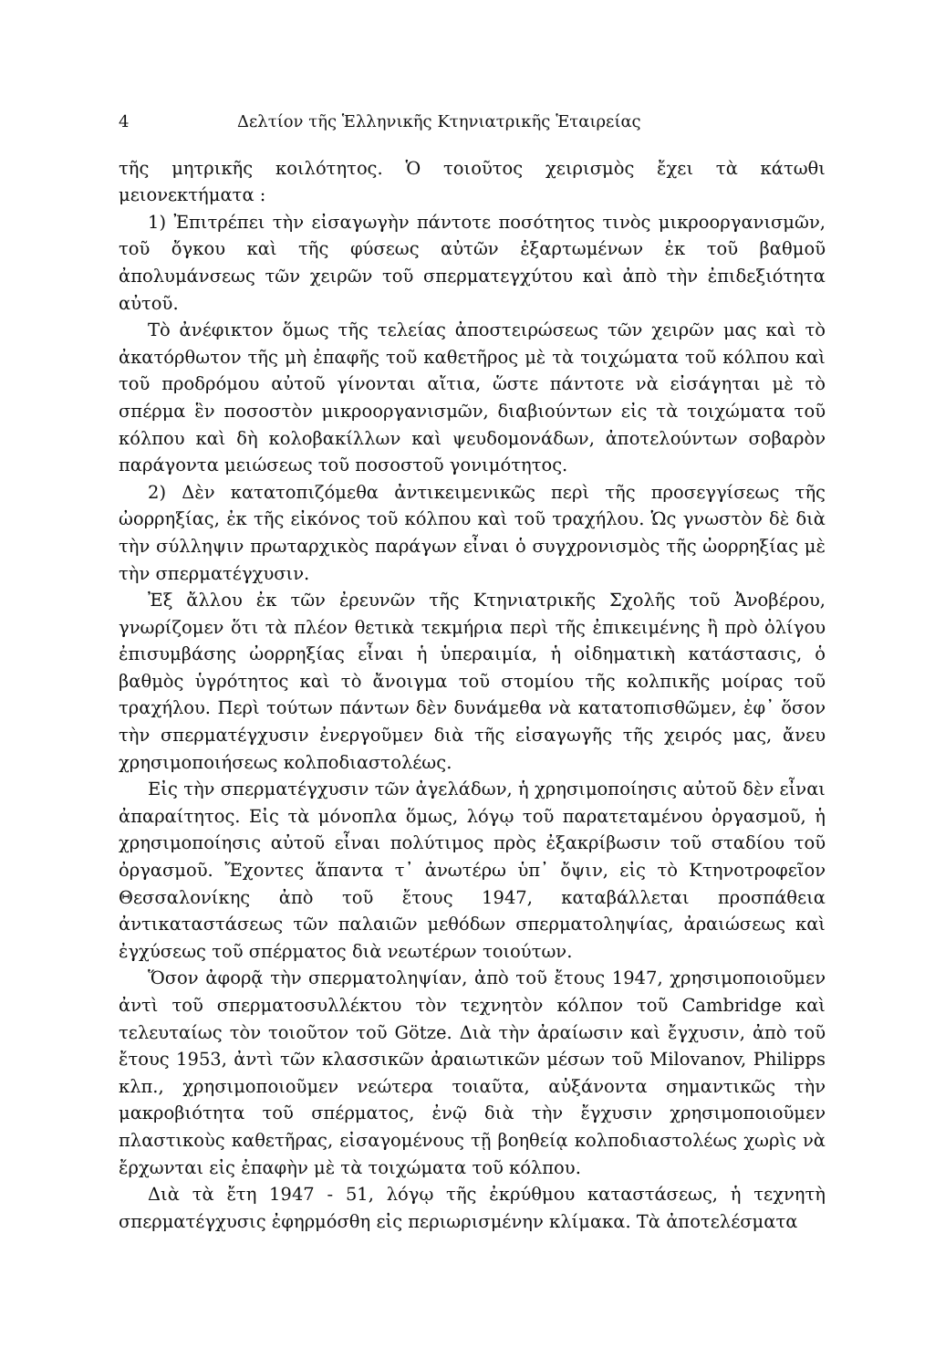4 Δελτίον τῆς Ἑλληνικῆς Κτηνιατρικῆς Ἑταιρείας
τῆς μητρικῆς κοιλότητος. Ὁ τοιοῦτος χειρισμὸς ἔχει τὰ κάτωθι μειονεκτήματα :
1) Ἐπιτρέπει τὴν εἰσαγωγὴν πάντοτε ποσότητος τινὸς μικροοργανισμῶν, τοῦ ὄγκου καὶ τῆς φύσεως αὐτῶν ἐξαρτωμένων ἐκ τοῦ βαθμοῦ ἀπολυμάνσεως τῶν χειρῶν τοῦ σπερματεγχύτου καὶ ἀπὸ τὴν ἐπιδεξιότητα αὐτοῦ.
Τὸ ἀνέφικτον ὅμως τῆς τελείας ἀποστειρώσεως τῶν χειρῶν μας καὶ τὸ ἀκατόρθωτον τῆς μὴ ἐπαφῆς τοῦ καθετῆρος μὲ τὰ τοιχώματα τοῦ κόλπου καὶ τοῦ προδρόμου αὐτοῦ γίνονται αἴτια, ὥστε πάντοτε νὰ εἰσάγηται μὲ τὸ σπέρμα ἓν ποσοστὸν μικροοργανισμῶν, διαβιούντων εἰς τὰ τοιχώματα τοῦ κόλπου καὶ δὴ κολοβακίλλων καὶ ψευδομονάδων, ἀποτελούντων σοβαρὸν παράγοντα μειώσεως τοῦ ποσοστοῦ γονιμότητος.
2) Δὲν κατατοπιζόμεθα ἀντικειμενικῶς περὶ τῆς προσεγγίσεως τῆς ὠορρηξίας, ἐκ τῆς εἰκόνος τοῦ κόλπου καὶ τοῦ τραχήλου. Ὡς γνωστὸν δὲ διὰ τὴν σύλληψιν πρωταρχικὸς παράγων εἶναι ὁ συγχρονισμὸς τῆς ὠορρηξίας μὲ τὴν σπερματέγχυσιν.
Ἐξ ἄλλου ἐκ τῶν ἐρευνῶν τῆς Κτηνιατρικῆς Σχολῆς τοῦ Ἀνοβέρου, γνωρίζομεν ὅτι τὰ πλέον θετικὰ τεκμήρια περὶ τῆς ἐπικειμένης ἢ πρὸ ὀλίγου ἐπισυμβάσης ὠορρηξίας εἶναι ἡ ὑπεραιμία, ἡ οἰδηματικὴ κατάστασις, ὁ βαθμὸς ὑγρότητος καὶ τὸ ἄνοιγμα τοῦ στομίου τῆς κολπικῆς μοίρας τοῦ τραχήλου. Περὶ τούτων πάντων δὲν δυνάμεθα νὰ κατατοπισθῶμεν, ἐφ᾽ ὅσον τὴν σπερματέγχυσιν ἐνεργοῦμεν διὰ τῆς εἰσαγωγῆς τῆς χειρός μας, ἄνευ χρησιμοποιήσεως κολποδιαστολέως.
Εἰς τὴν σπερματέγχυσιν τῶν ἀγελάδων, ἡ χρησιμοποίησις αὐτοῦ δὲν εἶναι ἀπαραίτητος. Εἰς τὰ μόνοπλα ὅμως, λόγῳ τοῦ παρατεταμένου ὀργασμοῦ, ἡ χρησιμοποίησις αὐτοῦ εἶναι πολύτιμος πρὸς ἐξακρίβωσιν τοῦ σταδίου τοῦ ὀργασμοῦ. Ἔχοντες ἅπαντα τ᾽ ἀνωτέρω ὑπ᾽ ὄψιν, εἰς τὸ Κτηνοτροφεῖον Θεσσαλονίκης ἀπὸ τοῦ ἔτους 1947, καταβάλλεται προσπάθεια ἀντικαταστάσεως τῶν παλαιῶν μεθόδων σπερματοληψίας, ἀραιώσεως καὶ ἐγχύσεως τοῦ σπέρματος διὰ νεωτέρων τοιούτων.
Ὅσον ἀφορᾷ τὴν σπερματοληψίαν, ἀπὸ τοῦ ἔτους 1947, χρησιμοποιοῦμεν ἀντὶ τοῦ σπερματοσυλλέκτου τὸν τεχνητὸν κόλπον τοῦ Cambridge καὶ τελευταίως τὸν τοιοῦτον τοῦ Götze. Διὰ τὴν ἀραίωσιν καὶ ἔγχυσιν, ἀπὸ τοῦ ἔτους 1953, ἀντὶ τῶν κλασσικῶν ἀραιωτικῶν μέσων τοῦ Milovanov, Philipps κλπ., χρησιμοποιοῦμεν νεώτερα τοιαῦτα, αὐξάνοντα σημαντικῶς τὴν μακροβιότητα τοῦ σπέρματος, ἐνῷ διὰ τὴν ἔγχυσιν χρησιμοποιοῦμεν πλαστικοὺς καθετῆρας, εἰσαγομένους τῇ βοηθείᾳ κολποδιαστολέως χωρὶς νὰ ἔρχωνται εἰς ἐπαφὴν μὲ τὰ τοιχώματα τοῦ κόλπου.
Διὰ τὰ ἔτη 1947 - 51, λόγῳ τῆς ἐκρύθμου καταστάσεως, ἡ τεχνητὴ σπερματέγχυσις ἐφηρμόσθη εἰς περιωρισμένην κλίμακα. Τὰ ἀποτελέσματα